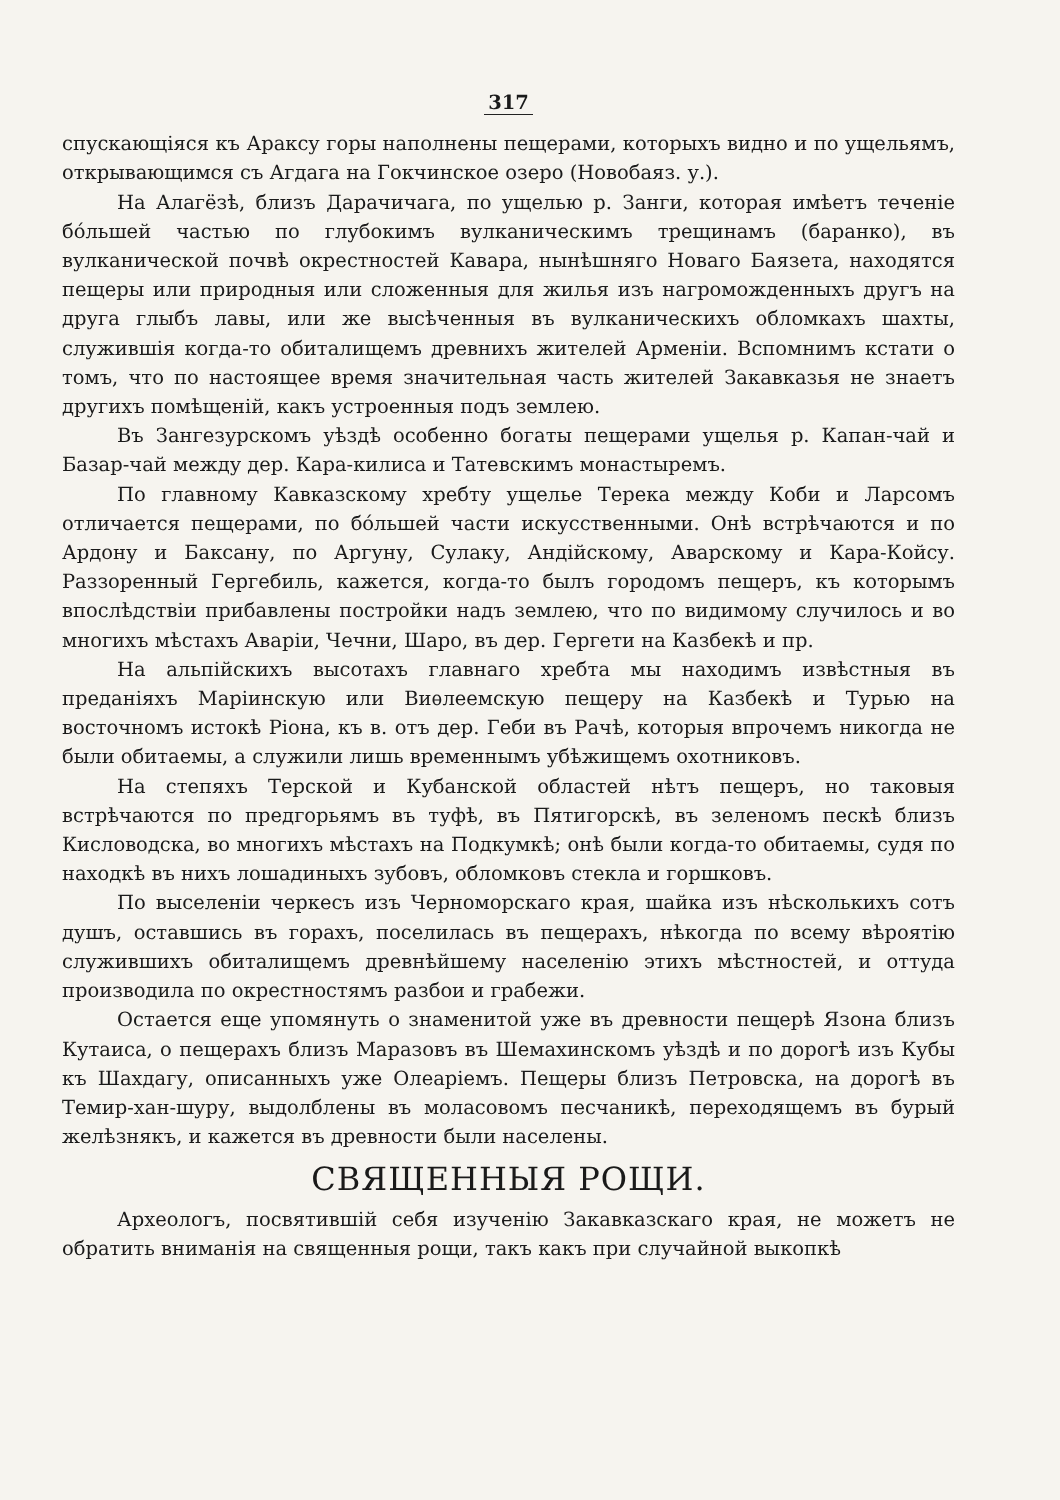317
спускающіяся къ Араксу горы наполнены пещерами, которыхъ видно и по ущельямъ, открывающимся съ Агдага на Гокчинское озеро (Новобаяз. у.).
На Алагёзѣ, близъ Дарачичага, по ущелью р. Занги, которая имѣетъ теченіе бо́льшей частью по глубокимъ вулканическимъ трещинамъ (баранко), въ вулканической почвѣ окрестностей Кавара, нынѣшняго Новаго Баязета, находятся пещеры или природныя или сложенныя для жилья изъ нагроможденныхъ другъ на друга глыбъ лавы, или же высѣченныя въ вулканическихъ обломкахъ шахты, служившія когда-то обиталищемъ древнихъ жителей Арменіи. Вспомнимъ кстати о томъ, что по настоящее время значительная часть жителей Закавказья не знаетъ другихъ помѣщеній, какъ устроенныя подъ землею.
Въ Зангезурскомъ уѣздѣ особенно богаты пещерами ущелья р. Капан-чай и Базар-чай между дер. Кара-килиса и Татевскимъ монастыремъ.
По главному Кавказскому хребту ущелье Терека между Коби и Ларсомъ отличается пещерами, по бо́льшей части искусственными. Онѣ встрѣчаются и по Ардону и Баксану, по Аргуну, Сулаку, Андійскому, Аварскому и Кара-Койсу. Раззоренный Гергебиль, кажется, когда-то былъ городомъ пещеръ, къ которымъ впослѣдствіи прибавлены постройки надъ землею, что по видимому случилось и во многихъ мѣстахъ Аваріи, Чечни, Шаро, въ дер. Гергети на Казбекѣ и пр.
На альпійскихъ высотахъ главнаго хребта мы находимъ извѣстныя въ преданіяхъ Маріинскую или Виѳлеемскую пещеру на Казбекѣ и Турью на восточномъ истокѣ Ріона, къ в. отъ дер. Геби въ Рачѣ, которыя впрочемъ никогда не были обитаемы, а служили лишь временнымъ убѣжищемъ охотниковъ.
На степяхъ Терской и Кубанской областей нѣтъ пещеръ, но таковыя встрѣчаются по предгорьямъ въ туфѣ, въ Пятигорскѣ, въ зеленомъ пескѣ близъ Кисловодска, во многихъ мѣстахъ на Подкумкѣ; онѣ были когда-то обитаемы, судя по находкѣ въ нихъ лошадиныхъ зубовъ, обломковъ стекла и горшковъ.
По выселеніи черкесъ изъ Черноморскаго края, шайка изъ нѣсколькихъ сотъ душъ, оставшись въ горахъ, поселилась въ пещерахъ, нѣкогда по всему вѣроятію служившихъ обиталищемъ древнѣйшему населенію этихъ мѣстностей, и оттуда производила по окрестностямъ разбои и грабежи.
Остается еще упомянуть о знаменитой уже въ древности пещерѣ Язона близъ Кутаиса, о пещерахъ близъ Маразовъ въ Шемахинскомъ уѣздѣ и по дорогѣ изъ Кубы къ Шахдагу, описанныхъ уже Олеаріемъ. Пещеры близъ Петровска, на дорогѣ въ Темир-хан-шуру, выдолблены въ моласовомъ песчаникѣ, переходящемъ въ бурый желѣзнякъ, и кажется въ древности были населены.
СВЯЩЕННЫЯ РОЩИ.
Археологъ, посвятившій себя изученію Закавказскаго края, не можетъ не обратить вниманія на священныя рощи, такъ какъ при случайной выкопкѣ